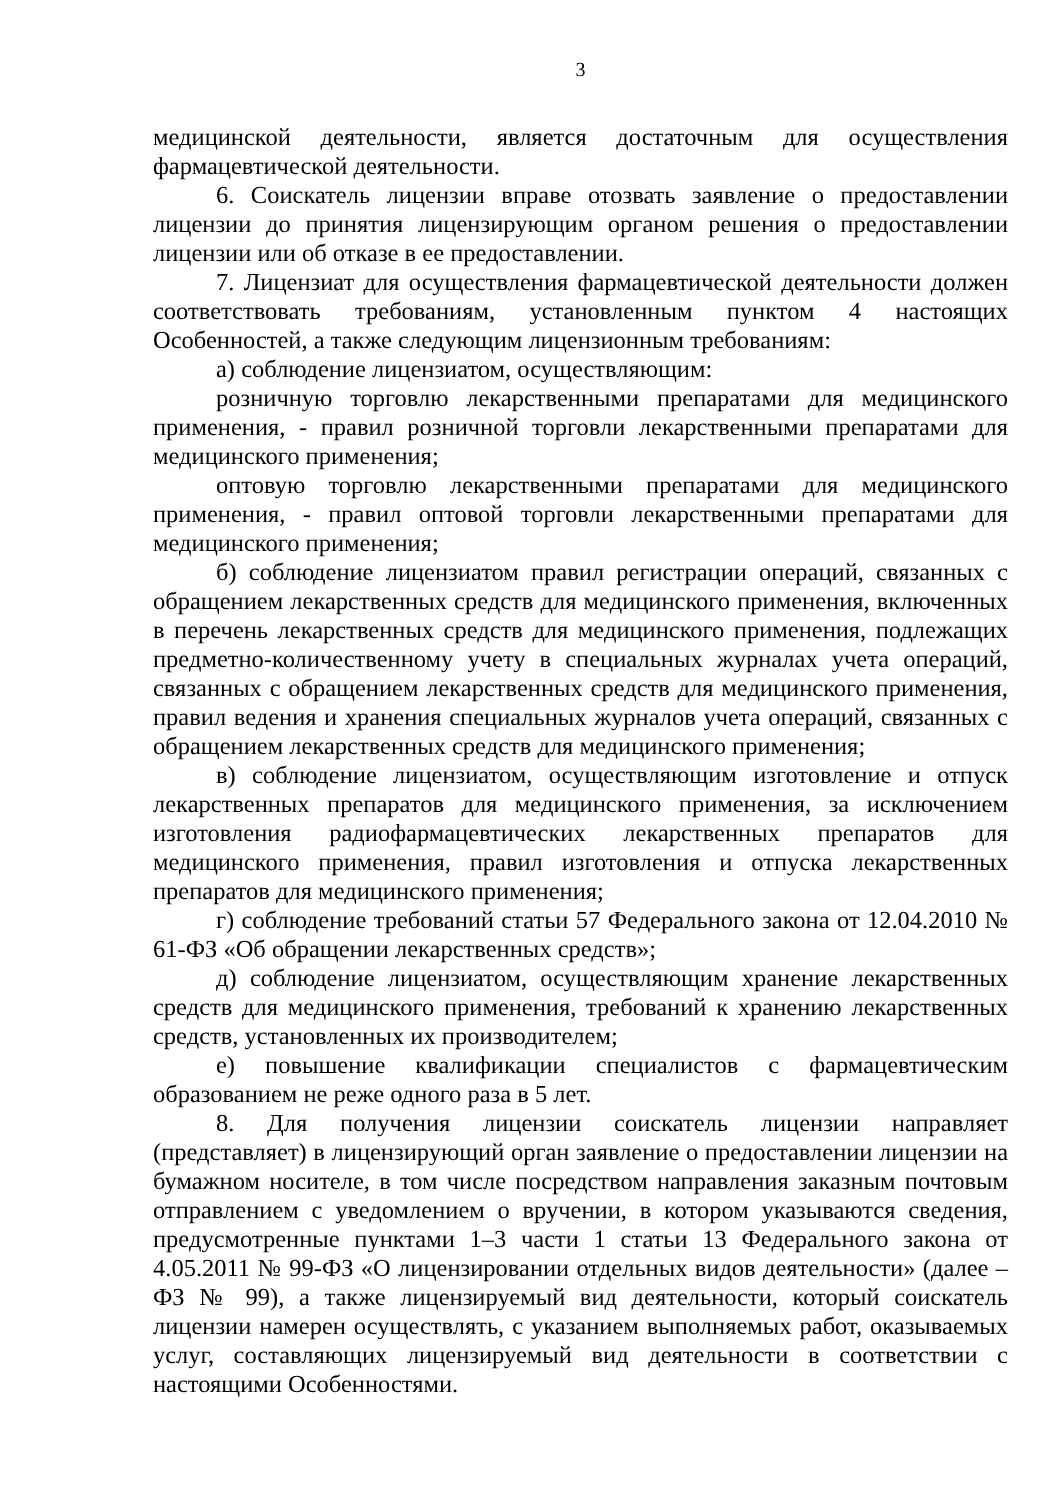3
медицинской деятельности, является достаточным для осуществления фармацевтической деятельности.
6. Соискатель лицензии вправе отозвать заявление о предоставлении лицензии до принятия лицензирующим органом решения о предоставлении лицензии или об отказе в ее предоставлении.
7. Лицензиат для осуществления фармацевтической деятельности должен соответствовать требованиям, установленным пунктом 4 настоящих Особенностей, а также следующим лицензионным требованиям:
а) соблюдение лицензиатом, осуществляющим:
розничную торговлю лекарственными препаратами для медицинского применения, - правил розничной торговли лекарственными препаратами для медицинского применения;
оптовую торговлю лекарственными препаратами для медицинского применения, - правил оптовой торговли лекарственными препаратами для медицинского применения;
б) соблюдение лицензиатом правил регистрации операций, связанных с обращением лекарственных средств для медицинского применения, включенных в перечень лекарственных средств для медицинского применения, подлежащих предметно-количественному учету в специальных журналах учета операций, связанных с обращением лекарственных средств для медицинского применения, правил ведения и хранения специальных журналов учета операций, связанных с обращением лекарственных средств для медицинского применения;
в) соблюдение лицензиатом, осуществляющим изготовление и отпуск лекарственных препаратов для медицинского применения, за исключением изготовления радиофармацевтических лекарственных препаратов для медицинского применения, правил изготовления и отпуска лекарственных препаратов для медицинского применения;
г) соблюдение требований статьи 57 Федерального закона от 12.04.2010 № 61-ФЗ «Об обращении лекарственных средств»;
д) соблюдение лицензиатом, осуществляющим хранение лекарственных средств для медицинского применения, требований к хранению лекарственных средств, установленных их производителем;
е) повышение квалификации специалистов с фармацевтическим образованием не реже одного раза в 5 лет.
8. Для получения лицензии соискатель лицензии направляет (представляет) в лицензирующий орган заявление о предоставлении лицензии на бумажном носителе, в том числе посредством направления заказным почтовым отправлением с уведомлением о вручении, в котором указываются сведения, предусмотренные пунктами 1–3 части 1 статьи 13 Федерального закона от 4.05.2011 № 99-ФЗ «О лицензировании отдельных видов деятельности» (далее – ФЗ № 99), а также лицензируемый вид деятельности, который соискатель лицензии намерен осуществлять, с указанием выполняемых работ, оказываемых услуг, составляющих лицензируемый вид деятельности в соответствии с настоящими Особенностями.